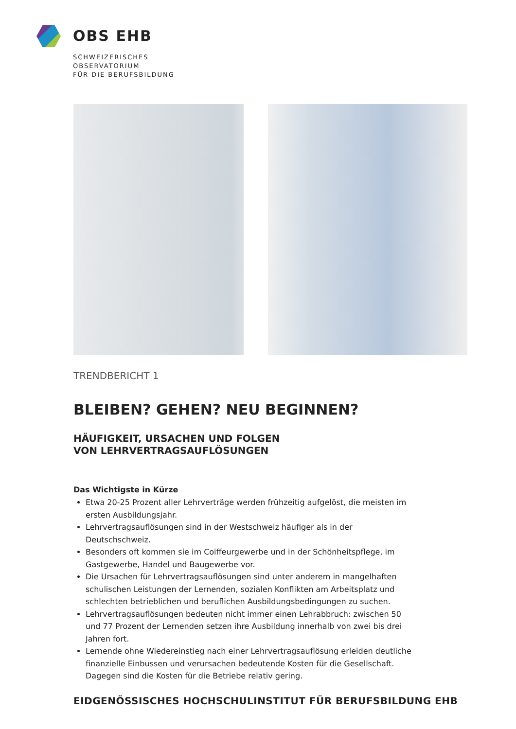OBS EHB
SCHWEIZERISCHES
OBSERVATORIUM
FÜR DIE BERUFSBILDUNG
TRENDBERICHT 1
BLEIBEN? GEHEN? NEU BEGINNEN?
HÄUFIGKEIT, URSACHEN UND FOLGEN
VON LEHRVERTRAGSAUFLÖSUNGEN
Das Wichtigste in Kürze
Etwa 20-25 Prozent aller Lehrverträge werden frühzeitig aufgelöst, die meisten im ersten Ausbildungsjahr.
Lehrvertragsauflösungen sind in der Westschweiz häufiger als in der Deutschschweiz.
Besonders oft kommen sie im Coiffeurgewerbe und in der Schönheitspflege, im Gastgewerbe, Handel und Baugewerbe vor.
Die Ursachen für Lehrvertragsauflösungen sind unter anderem in mangelhaften schulischen Leistungen der Lernenden, sozialen Konflikten am Arbeitsplatz und schlechten betrieblichen und beruflichen Ausbildungsbedingungen zu suchen.
Lehrvertragsauflösungen bedeuten nicht immer einen Lehrabbruch: zwischen 50 und 77 Prozent der Lernenden setzen ihre Ausbildung innerhalb von zwei bis drei Jahren fort.
Lernende ohne Wiedereinstieg nach einer Lehrvertragsauflösung erleiden deutliche finanzielle Einbussen und verursachen bedeutende Kosten für die Gesellschaft. Dagegen sind die Kosten für die Betriebe relativ gering.
EIDGENÖSSISCHES HOCHSCHULINSTITUT FÜR BERUFSBILDUNG EHB